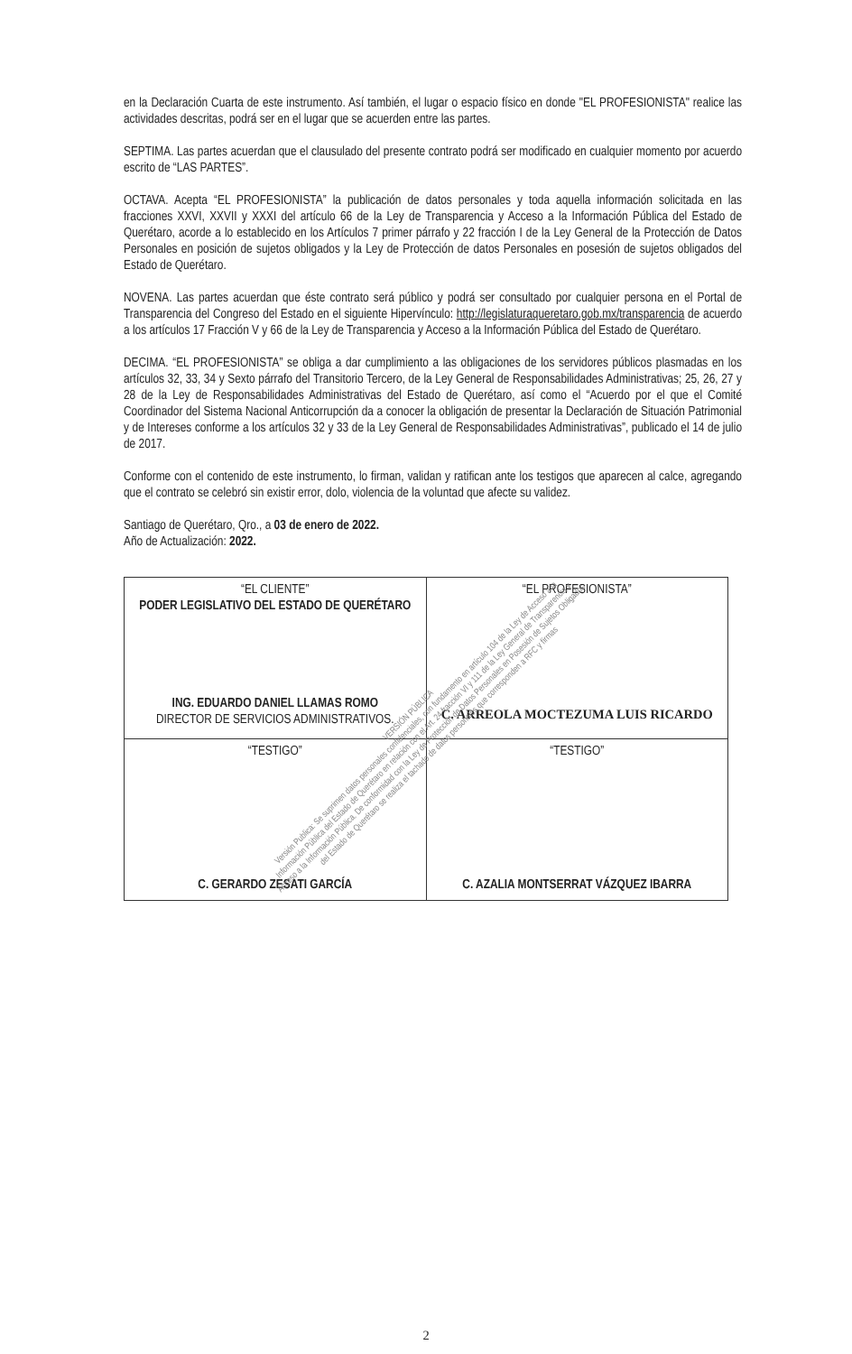en la Declaración Cuarta de este instrumento. Así también, el lugar o espacio físico en donde "EL PROFESIONISTA" realice las actividades descritas, podrá ser en el lugar que se acuerden entre las partes.
SEPTIMA. Las partes acuerdan que el clausulado del presente contrato podrá ser modificado en cualquier momento por acuerdo escrito de “LAS PARTES”.
OCTAVA. Acepta “EL PROFESIONISTA” la publicación de datos personales y toda aquella información solicitada en las fracciones XXVI, XXVII y XXXI del artículo 66 de la Ley de Transparencia y Acceso a la Información Pública del Estado de Querétaro, acorde a lo establecido en los Artículos 7 primer párrafo y 22 fracción I de la Ley General de la Protección de Datos Personales en posición de sujetos obligados y la Ley de Protección de datos Personales en posesión de sujetos obligados del Estado de Querétaro.
NOVENA. Las partes acuerdan que éste contrato será público y podrá ser consultado por cualquier persona en el Portal de Transparencia del Congreso del Estado en el siguiente Hipervínculo: http://legislaturaqueretaro.gob.mx/transparencia de acuerdo a los artículos 17 Fracción V y 66 de la Ley de Transparencia y Acceso a la Información Pública del Estado de Querétaro.
DECIMA. “EL PROFESIONISTA” se obliga a dar cumplimiento a las obligaciones de los servidores públicos plasmadas en los artículos 32, 33, 34 y Sexto párrafo del Transitorio Tercero, de la Ley General de Responsabilidades Administrativas; 25, 26, 27 y 28 de la Ley de Responsabilidades Administrativas del Estado de Querétaro, así como el “Acuerdo por el que el Comité Coordinador del Sistema Nacional Anticorrupción da a conocer la obligación de presentar la Declaración de Situación Patrimonial y de Intereses conforme a los artículos 32 y 33 de la Ley General de Responsabilidades Administrativas”, publicado el 14 de julio de 2017.
Conforme con el contenido de este instrumento, lo firman, validan y ratifican ante los testigos que aparecen al calce, agregando que el contrato se celebró sin existir error, dolo, violencia de la voluntad que afecte su validez.
Santiago de Querétaro, Qro., a 03 de enero de 2022.
Año de Actualización: 2022.
| “EL CLIENTE” PODER LEGISLATIVO DEL ESTADO DE QUERÉTARO ING. EDUARDO DANIEL LLAMAS ROMO DIRECTOR DE SERVICIOS ADMINISTRATIVOS. | “EL PROFESIONISTA” C. ARREOLA MOCTEZUMA LUIS RICARDO |
| “TESTIGO” C. GERARDO ZESATI GARCÍA | “TESTIGO” C. AZALIA MONTSERRAT VÁZQUEZ IBARRA |
VERSIÓN PÚBLICA
Versión Publica: Se suprimen datos personales confidenciales, con fundamento en artículo 104 de la Ley de Acceso a la Información Pública del Estado de Querétaro en relación con el Art. 24 fracción VI y 111 de la Ley General de Transparencia y Acceso a la Información Pública. De conformidad con la Ley de Protección de Datos Personales en Posesión de Sujetos Obligados del Estado de Querétaro se realiza el tachado de datos personales que corresponden a RFC y firmas
2